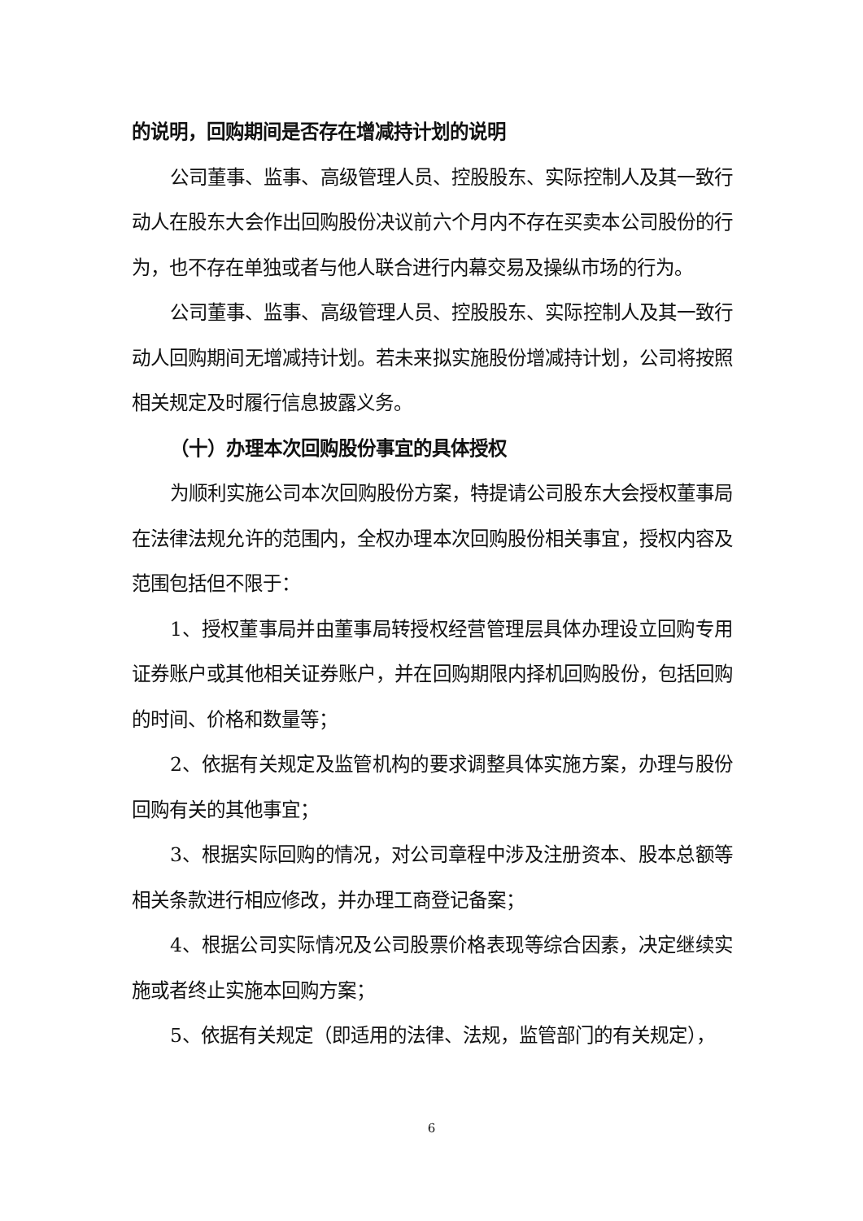的说明，回购期间是否存在增减持计划的说明
公司董事、监事、高级管理人员、控股股东、实际控制人及其一致行动人在股东大会作出回购股份决议前六个月内不存在买卖本公司股份的行为，也不存在单独或者与他人联合进行内幕交易及操纵市场的行为。
公司董事、监事、高级管理人员、控股股东、实际控制人及其一致行动人回购期间无增减持计划。若未来拟实施股份增减持计划，公司将按照相关规定及时履行信息披露义务。
（十）办理本次回购股份事宜的具体授权
为顺利实施公司本次回购股份方案，特提请公司股东大会授权董事局在法律法规允许的范围内，全权办理本次回购股份相关事宜，授权内容及范围包括但不限于：
1、授权董事局并由董事局转授权经营管理层具体办理设立回购专用证券账户或其他相关证券账户，并在回购期限内择机回购股份，包括回购的时间、价格和数量等；
2、依据有关规定及监管机构的要求调整具体实施方案，办理与股份回购有关的其他事宜；
3、根据实际回购的情况，对公司章程中涉及注册资本、股本总额等相关条款进行相应修改，并办理工商登记备案；
4、根据公司实际情况及公司股票价格表现等综合因素，决定继续实施或者终止实施本回购方案；
5、依据有关规定（即适用的法律、法规，监管部门的有关规定），
6